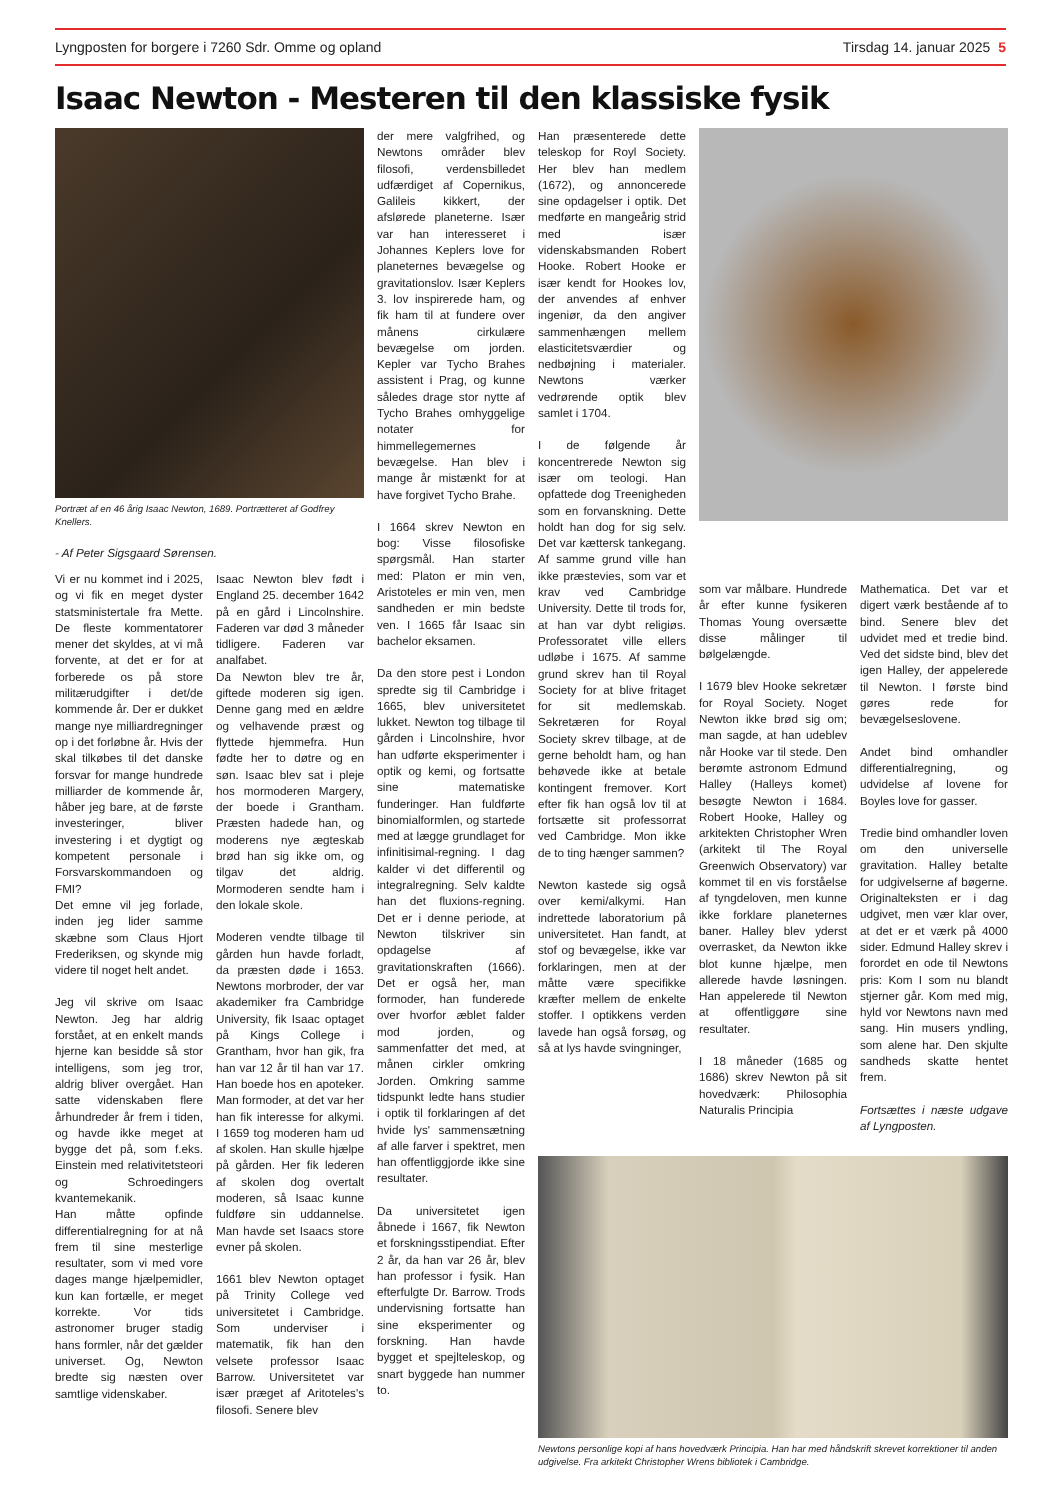Lyngposten for borgere i 7260 Sdr. Omme og opland Tirsdag 14. januar 2025 5
Isaac Newton - Mesteren til den klassiske fysik
Portræt af en 46 årig Isaac Newton, 1689. Portrætteret af Godfrey Knellers.
- Af Peter Sigsgaard Sørensen.
Vi er nu kommet ind i 2025, og vi fik en meget dyster statsministertale fra Mette. De fleste kommentatorer mener det skyldes, at vi må forvente, at det er for at forberede os på store militærudgifter i det/de kommende år. Der er dukket mange nye milliardregninger op i det forløbne år. Hvis der skal tilkøbes til det danske forsvar for mange hundrede milliarder de kommende år, håber jeg bare, at de første investeringer, bliver investering i et dygtigt og kompetent personale i Forsvarskommandoen og FMI?
Det emne vil jeg forlade, inden jeg lider samme skæbne som Claus Hjort Frederiksen, og skynde mig videre til noget helt andet.
Jeg vil skrive om Isaac Newton. Jeg har aldrig forstået, at en enkelt mands hjerne kan besidde så stor intelligens, som jeg tror, aldrig bliver overgået. Han satte videnskaben flere århundreder år frem i tiden, og havde ikke meget at bygge det på, som f.eks. Einstein med relativitetsteori og Schroedingers kvantemekanik.
Han måtte opfinde differentialregning for at nå frem til sine mesterlige resultater, som vi med vore dages mange hjælpemidler, kun kan fortælle, er meget korrekte. Vor tids astronomer bruger stadig hans formler, når det gælder universet. Og, Newton bredte sig næsten over samtlige videnskaber.
Isaac Newton blev født i England 25. december 1642 på en gård i Lincolnshire. Faderen var død 3 måneder tidligere. Faderen var analfabet.
Da Newton blev tre år, giftede moderen sig igen. Denne gang med en ældre og velhavende præst og flyttede hjemmefra. Hun fødte her to døtre og en søn. Isaac blev sat i pleje hos mormoderen Margery, der boede i Grantham. Præsten hadede han, og moderens nye ægteskab brød han sig ikke om, og tilgav det aldrig. Mormoderen sendte ham i den lokale skole.
Moderen vendte tilbage til gården hun havde forladt, da præsten døde i 1653. Newtons morbroder, der var akademiker fra Cambridge University, fik Isaac optaget på Kings College i Grantham, hvor han gik, fra han var 12 år til han var 17. Han boede hos en apoteker. Man formoder, at det var her han fik interesse for alkymi. I 1659 tog moderen ham ud af skolen. Han skulle hjælpe på gården. Her fik lederen af skolen dog overtalt moderen, så Isaac kunne fuldføre sin uddannelse. Man havde set Isaacs store evner på skolen.
1661 blev Newton optaget på Trinity College ved universitetet i Cambridge. Som underviser i matematik, fik han den velsete professor Isaac Barrow. Universitetet var især præget af Aritoteles's filosofi. Senere blev
der mere valgfrihed, og Newtons områder blev filosofi, verdensbilledet udfærdiget af Copernikus, Galileis kikkert, der afslørede planeterne. Især var han interesseret i Johannes Keplers love for planeternes bevægelse og gravitationslov. Især Keplers 3. lov inspirerede ham, og fik ham til at fundere over månens cirkulære bevægelse om jorden. Kepler var Tycho Brahes assistent i Prag, og kunne således drage stor nytte af Tycho Brahes omhyggelige notater for himmellegemernes bevægelse. Han blev i mange år mistænkt for at have forgivet Tycho Brahe.
I 1664 skrev Newton en bog: Visse filosofiske spørgsmål. Han starter med: Platon er min ven, Aristoteles er min ven, men sandheden er min bedste ven. I 1665 får Isaac sin bachelor eksamen.
Da den store pest i London spredte sig til Cambridge i 1665, blev universitetet lukket. Newton tog tilbage til gården i Lincolnshire, hvor han udførte eksperimenter i optik og kemi, og fortsatte sine matematiske funderinger. Han fuldførte binomialformlen, og startede med at lægge grundlaget for infinitisimal-regning. I dag kalder vi det differentil og integralregning. Selv kaldte han det fluxions-regning. Det er i denne periode, at Newton tilskriver sin opdagelse af gravitationskraften (1666). Det er også her, man formoder, han funderede over hvorfor æblet falder mod jorden, og sammenfatter det med, at månen cirkler omkring Jorden. Omkring samme tidspunkt ledte hans studier i optik til forklaringen af det hvide lys' sammensætning af alle farver i spektret, men han offentliggjorde ikke sine resultater.
Da universitetet igen åbnede i 1667, fik Newton et forskningsstipendiat. Efter 2 år, da han var 26 år, blev han professor i fysik. Han efterfulgte Dr. Barrow. Trods undervisning fortsatte han sine eksperimenter og forskning. Han havde bygget et spejlteleskop, og snart byggede han nummer to.
Han præsenterede dette teleskop for Royl Society. Her blev han medlem (1672), og annoncerede sine opdagelser i optik. Det medførte en mangeårig strid med især videnskabsmanden Robert Hooke. Robert Hooke er især kendt for Hookes lov, der anvendes af enhver ingeniør, da den angiver sammenhængen mellem elasticitetsværdier og nedbøjning i materialer. Newtons værker vedrørende optik blev samlet i 1704.
I de følgende år koncentrerede Newton sig især om teologi. Han opfattede dog Treenigheden som en forvanskning. Dette holdt han dog for sig selv. Det var kættersk tankegang. Af samme grund ville han ikke præstevies, som var et krav ved Cambridge University. Dette til trods for, at han var dybt religiøs. Professoratet ville ellers udløbe i 1675. Af samme grund skrev han til Royal Society for at blive fritaget for sit medlemskab. Sekretæren for Royal Society skrev tilbage, at de gerne beholdt ham, og han behøvede ikke at betale kontingent fremover. Kort efter fik han også lov til at fortsætte sit professorrat ved Cambridge. Mon ikke de to ting hænger sammen?
Newton kastede sig også over kemi/alkymi. Han indrettede laboratorium på universitetet. Han fandt, at stof og bevægelse, ikke var forklaringen, men at der måtte være specifikke kræfter mellem de enkelte stoffer. I optikkens verden lavede han også forsøg, og så at lys havde svingninger,
som var målbare. Hundrede år efter kunne fysikeren Thomas Young oversætte disse målinger til bølgelængde.
I 1679 blev Hooke sekretær for Royal Society. Noget Newton ikke brød sig om; man sagde, at han udeblev når Hooke var til stede. Den berømte astronom Edmund Halley (Halleys komet) besøgte Newton i 1684. Robert Hooke, Halley og arkitekten Christopher Wren (arkitekt til The Royal Greenwich Observatory) var kommet til en vis forståelse af tyngdeloven, men kunne ikke forklare planeternes baner. Halley blev yderst overrasket, da Newton ikke blot kunne hjælpe, men allerede havde løsningen. Han appelerede til Newton at offentliggøre sine resultater.
I 18 måneder (1685 og 1686) skrev Newton på sit hovedværk: Philosophia Naturalis Principia
Mathematica. Det var et digert værk bestående af to bind. Senere blev det udvidet med et tredie bind. Ved det sidste bind, blev det igen Halley, der appelerede til Newton. I første bind gøres rede for bevægelseslovene.
Andet bind omhandler differentialregning, og udvidelse af lovene for Boyles love for gasser.
Tredie bind omhandler loven om den universelle gravitation. Halley betalte for udgivelserne af bøgerne. Originalteksten er i dag udgivet, men vær klar over, at det er et værk på 4000 sider. Edmund Halley skrev i forordet en ode til Newtons pris: Kom I som nu blandt stjerner går. Kom med mig, hyld vor Newtons navn med sang. Hin musers yndling, som alene har. Den skjulte sandheds skatte hentet frem.
Fortsættes i næste udgave af Lyngposten.
Newtons personlige kopi af hans hovedværk Principia. Han har med håndskrift skrevet korrektioner til anden udgivelse. Fra arkitekt Christopher Wrens bibliotek i Cambridge.